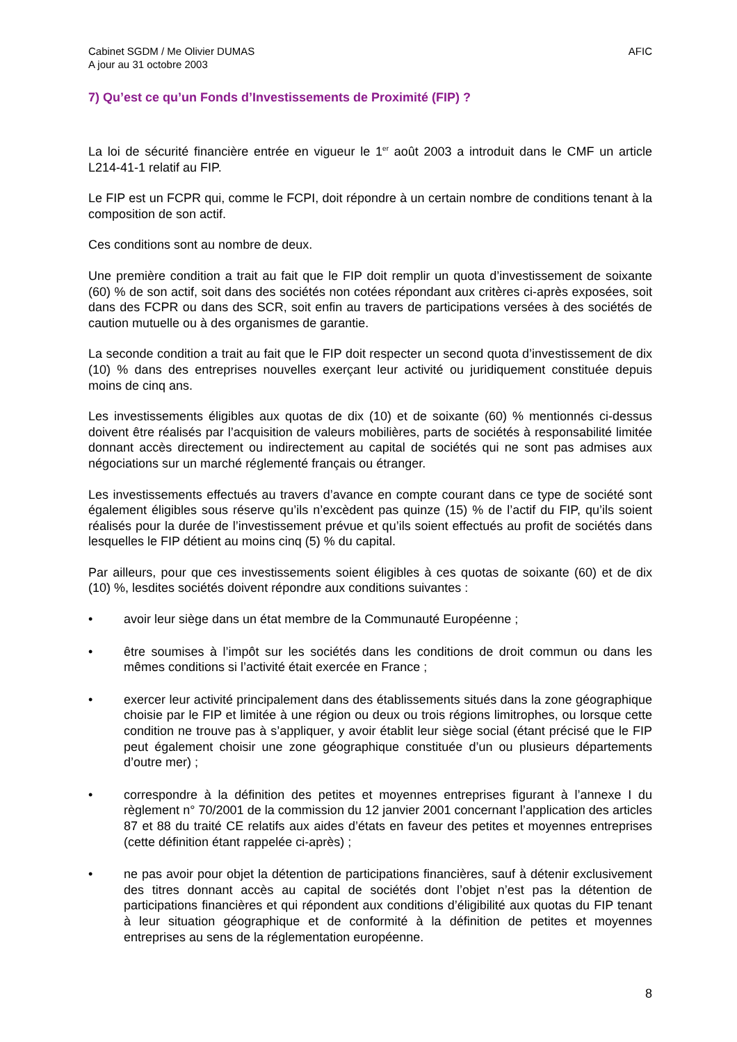Cabinet SGDM / Me Olivier DUMAS
A jour au 31 octobre 2003
AFIC
7) Qu’est ce qu’un Fonds d’Investissements de Proximité (FIP) ?
La loi de sécurité financière entrée en vigueur le 1<sup>er</sup> août 2003 a introduit dans le CMF un article L214-41-1 relatif au FIP.
Le FIP est un FCPR qui, comme le FCPI, doit répondre à un certain nombre de conditions tenant à la composition de son actif.
Ces conditions sont au nombre de deux.
Une première condition a trait au fait que le FIP doit remplir un quota d’investissement de soixante (60) % de son actif, soit dans des sociétés non cotées répondant aux critères ci-après exposées, soit dans des FCPR ou dans des SCR, soit enfin au travers de participations versées à des sociétés de caution mutuelle ou à des organismes de garantie.
La seconde condition a trait au fait que le FIP doit respecter un second quota d’investissement de dix (10) % dans des entreprises nouvelles exerçant leur activité ou juridiquement constituée depuis moins de cinq ans.
Les investissements éligibles aux quotas de dix (10) et de soixante (60) % mentionnés ci-dessus doivent être réalisés par l’acquisition de valeurs mobilières, parts de sociétés à responsabilité limitée donnant accès directement ou indirectement au capital de sociétés qui ne sont pas admises aux négociations sur un marché réglementé français ou étranger.
Les investissements effectués au travers d’avance en compte courant dans ce type de société sont également éligibles sous réserve qu’ils n’excèdent pas quinze (15) % de l’actif du FIP, qu’ils soient réalisés pour la durée de l’investissement prévue et qu’ils soient effectués au profit de sociétés dans lesquelles le FIP détient au moins cinq (5) % du capital.
Par ailleurs, pour que ces investissements soient éligibles à ces quotas de soixante (60) et de dix (10) %, lesdites sociétés doivent répondre aux conditions suivantes :
• avoir leur siège dans un état membre de la Communauté Européenne ;
• être soumises à l’impôt sur les sociétés dans les conditions de droit commun ou dans les mêmes conditions si l’activité était exercée en France ;
• exercer leur activité principalement dans des établissements situés dans la zone géographique choisie par le FIP et limitée à une région ou deux ou trois régions limitrophes, ou lorsque cette condition ne trouve pas à s’appliquer, y avoir établit leur siège social (étant précisé que le FIP peut également choisir une zone géographique constituée d’un ou plusieurs départements d’outre mer) ;
• correspondre à la définition des petites et moyennes entreprises figurant à l’annexe I du règlement n° 70/2001 de la commission du 12 janvier 2001 concernant l’application des articles 87 et 88 du traité CE relatifs aux aides d’états en faveur des petites et moyennes entreprises (cette définition étant rappelée ci-après) ;
• ne pas avoir pour objet la détention de participations financières, sauf à détenir exclusivement des titres donnant accès au capital de sociétés dont l’objet n’est pas la détention de participations financières et qui répondent aux conditions d’éligibilité aux quotas du FIP tenant à leur situation géographique et de conformité à la définition de petites et moyennes entreprises au sens de la réglementation européenne.
8